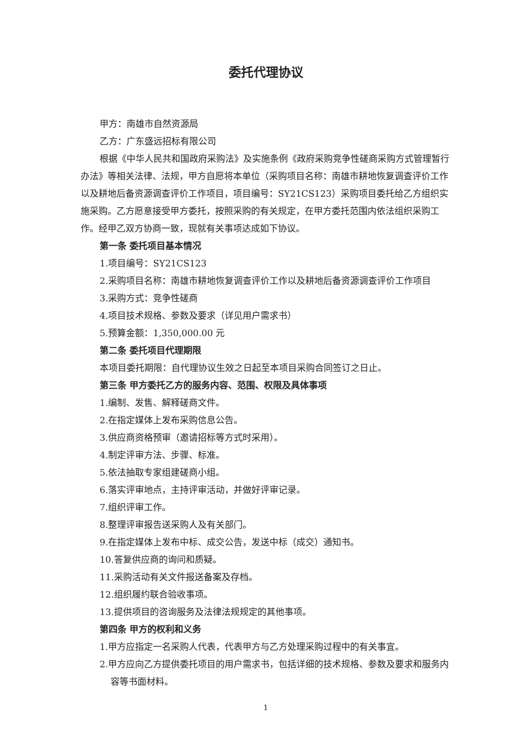委托代理协议
甲方：南雄市自然资源局
乙方：广东盛远招标有限公司
根据《中华人民共和国政府采购法》及实施条例《政府采购竞争性磋商采购方式管理暂行办法》等相关法律、法规，甲方自愿将本单位（采购项目名称：南雄市耕地恢复调查评价工作以及耕地后备资源调查评价工作项目，项目编号：SY21CS123）采购项目委托给乙方组织实施采购。乙方愿意接受甲方委托，按照采购的有关规定，在甲方委托范围内依法组织采购工作。经甲乙双方协商一致，现就有关事项达成如下协议。
第一条 委托项目基本情况
1.项目编号：SY21CS123
2.采购项目名称：南雄市耕地恢复调查评价工作以及耕地后备资源调查评价工作项目
3.采购方式：竞争性磋商
4.项目技术规格、参数及要求（详见用户需求书）
5.预算金额：1,350,000.00 元
第二条 委托项目代理期限
本项目委托期限：自代理协议生效之日起至本项目采购合同签订之日止。
第三条 甲方委托乙方的服务内容、范围、权限及具体事项
1.编制、发售、解释磋商文件。
2.在指定媒体上发布采购信息公告。
3.供应商资格预审（邀请招标等方式时采用）。
4.制定评审方法、步骤、标准。
5.依法抽取专家组建磋商小组。
6.落实评审地点，主持评审活动，并做好评审记录。
7.组织评审工作。
8.整理评审报告送采购人及有关部门。
9.在指定媒体上发布中标、成交公告，发送中标（成交）通知书。
10.答复供应商的询问和质疑。
11.采购活动有关文件报送备案及存档。
12.组织履约联合验收事项。
13.提供项目的咨询服务及法律法规规定的其他事项。
第四条 甲方的权利和义务
1.甲方应指定一名采购人代表，代表甲方与乙方处理采购过程中的有关事宜。
2.甲方应向乙方提供委托项目的用户需求书，包括详细的技术规格、参数及要求和服务内容等书面材料。
1